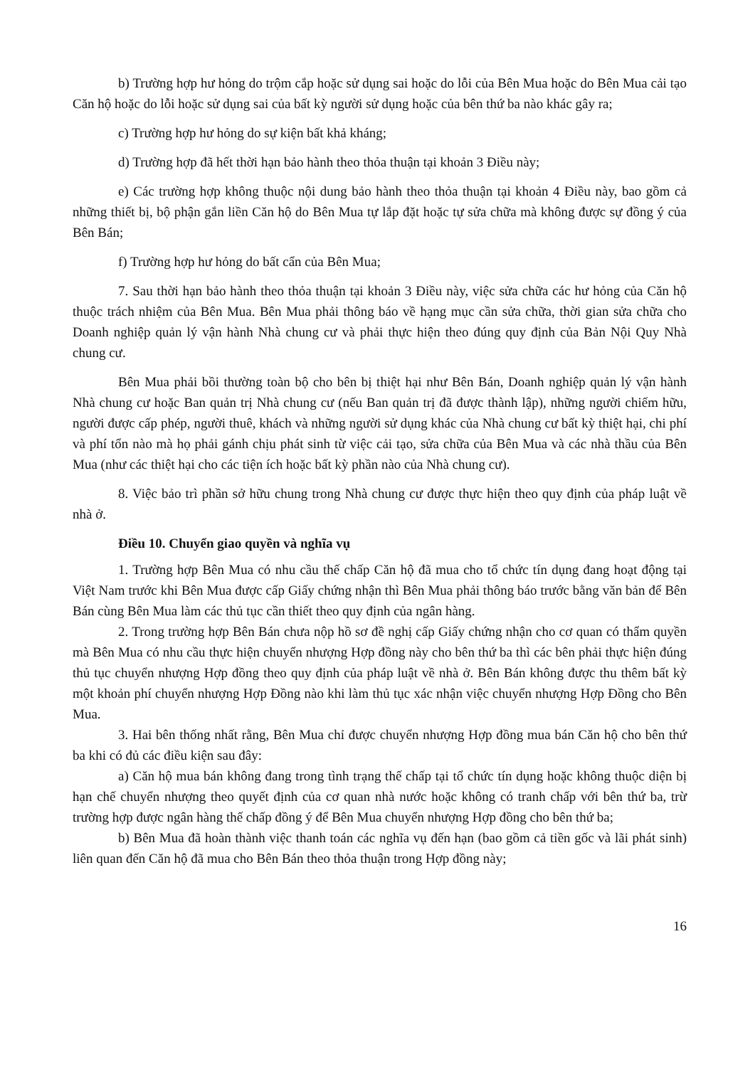b) Trường hợp hư hỏng do trộm cắp hoặc sử dụng sai hoặc do lỗi của Bên Mua hoặc do Bên Mua cải tạo Căn hộ hoặc do lỗi hoặc sử dụng sai của bất kỳ người sử dụng hoặc của bên thứ ba nào khác gây ra;
c) Trường hợp hư hỏng do sự kiện bất khả kháng;
d) Trường hợp đã hết thời hạn bảo hành theo thỏa thuận tại khoản 3 Điều này;
e) Các trường hợp không thuộc nội dung bảo hành theo thỏa thuận tại khoản 4 Điều này, bao gồm cả những thiết bị, bộ phận gắn liền Căn hộ do Bên Mua tự lắp đặt hoặc tự sửa chữa mà không được sự đồng ý của Bên Bán;
f) Trường hợp hư hỏng do bất cẩn của Bên Mua;
7. Sau thời hạn bảo hành theo thỏa thuận tại khoản 3 Điều này, việc sửa chữa các hư hỏng của Căn hộ thuộc trách nhiệm của Bên Mua. Bên Mua phải thông báo về hạng mục cần sửa chữa, thời gian sửa chữa cho Doanh nghiệp quản lý vận hành Nhà chung cư và phải thực hiện theo đúng quy định của Bản Nội Quy Nhà chung cư.
Bên Mua phải bồi thường toàn bộ cho bên bị thiệt hại như Bên Bán, Doanh nghiệp quản lý vận hành Nhà chung cư hoặc Ban quản trị Nhà chung cư (nếu Ban quản trị đã được thành lập), những người chiếm hữu, người được cấp phép, người thuê, khách và những người sử dụng khác của Nhà chung cư bất kỳ thiệt hại, chi phí và phí tổn nào mà họ phải gánh chịu phát sinh từ việc cải tạo, sửa chữa của Bên Mua và các nhà thầu của Bên Mua (như các thiệt hại cho các tiện ích hoặc bất kỳ phần nào của Nhà chung cư).
8. Việc bảo trì phần sở hữu chung trong Nhà chung cư được thực hiện theo quy định của pháp luật về nhà ở.
Điều 10. Chuyển giao quyền và nghĩa vụ
1. Trường hợp Bên Mua có nhu cầu thế chấp Căn hộ đã mua cho tổ chức tín dụng đang hoạt động tại Việt Nam trước khi Bên Mua được cấp Giấy chứng nhận thì Bên Mua phải thông báo trước bằng văn bản để Bên Bán cùng Bên Mua làm các thủ tục cần thiết theo quy định của ngân hàng.
2. Trong trường hợp Bên Bán chưa nộp hồ sơ đề nghị cấp Giấy chứng nhận cho cơ quan có thẩm quyền mà Bên Mua có nhu cầu thực hiện chuyển nhượng Hợp đồng này cho bên thứ ba thì các bên phải thực hiện đúng thủ tục chuyển nhượng Hợp đồng theo quy định của pháp luật về nhà ở. Bên Bán không được thu thêm bất kỳ một khoản phí chuyển nhượng Hợp Đồng nào khi làm thủ tục xác nhận việc chuyển nhượng Hợp Đồng cho Bên Mua.
3. Hai bên thống nhất rằng, Bên Mua chỉ được chuyển nhượng Hợp đồng mua bán Căn hộ cho bên thứ ba khi có đủ các điều kiện sau đây:
a) Căn hộ mua bán không đang trong tình trạng thế chấp tại tổ chức tín dụng hoặc không thuộc diện bị hạn chế chuyển nhượng theo quyết định của cơ quan nhà nước hoặc không có tranh chấp với bên thứ ba, trừ trường hợp được ngân hàng thế chấp đồng ý để Bên Mua chuyển nhượng Hợp đồng cho bên thứ ba;
b) Bên Mua đã hoàn thành việc thanh toán các nghĩa vụ đến hạn (bao gồm cả tiền gốc và lãi phát sinh) liên quan đến Căn hộ đã mua cho Bên Bán theo thỏa thuận trong Hợp đồng này;
16